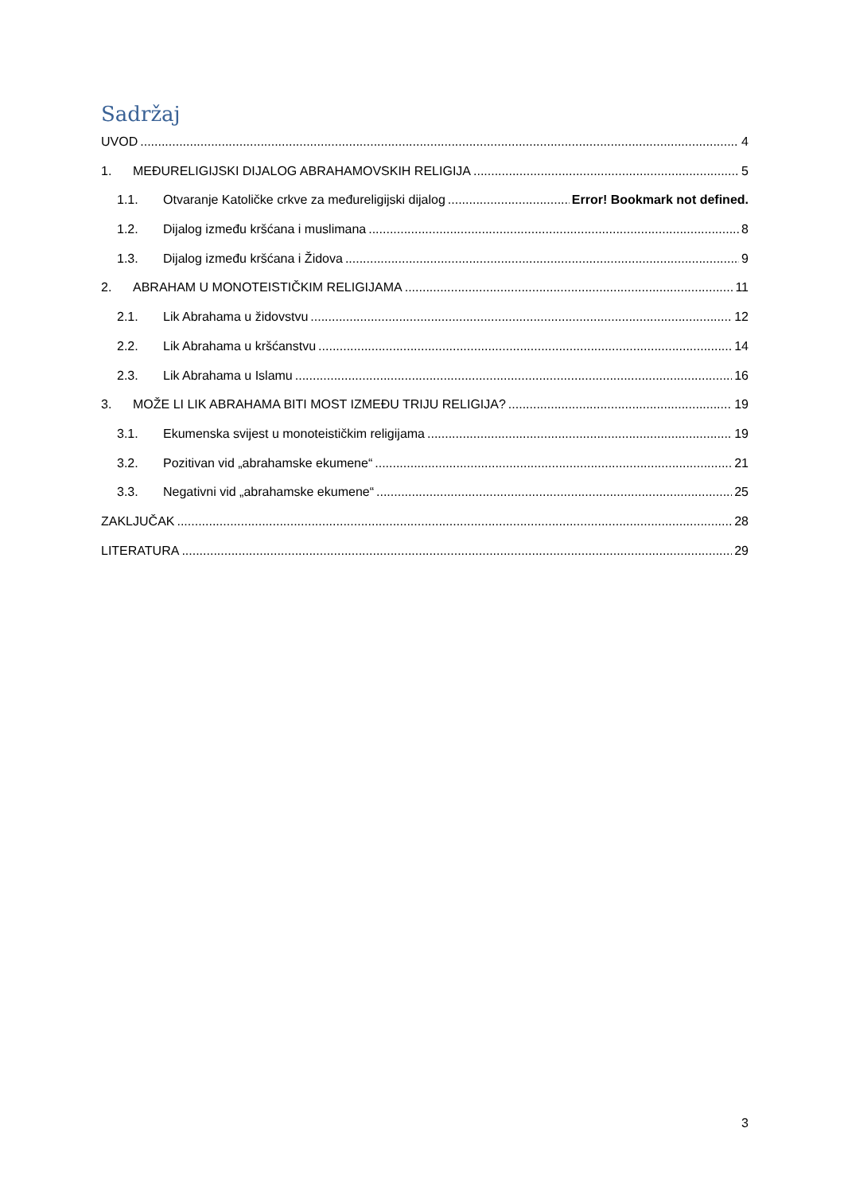Sadržaj
UVOD 4
1. MEĐURELIGIJSKI DIJALOG ABRAHAMOVSKIH RELIGIJA 5
1.1. Otvaranje Katoličke crkve za međureligijski dijalog Error! Bookmark not defined.
1.2. Dijalog između kršćana i muslimana 8
1.3. Dijalog između kršćana i Židova 9
2. ABRAHAM U MONOTEISTIČKIM RELIGIJAMA 11
2.1. Lik Abrahama u židovstvu 12
2.2. Lik Abrahama u kršćanstvu 14
2.3. Lik Abrahama u Islamu 16
3. MOŽE LI LIK ABRAHAMA BITI MOST IZMEĐU TRIJU RELIGIJA? 19
3.1. Ekumenska svijest u monoteističkim religijama 19
3.2. Pozitivan vid „abrahamske ekumene“ 21
3.3. Negativni vid „abrahamske ekumene“ 25
ZAKLJUČAK 28
LITERATURA 29
3